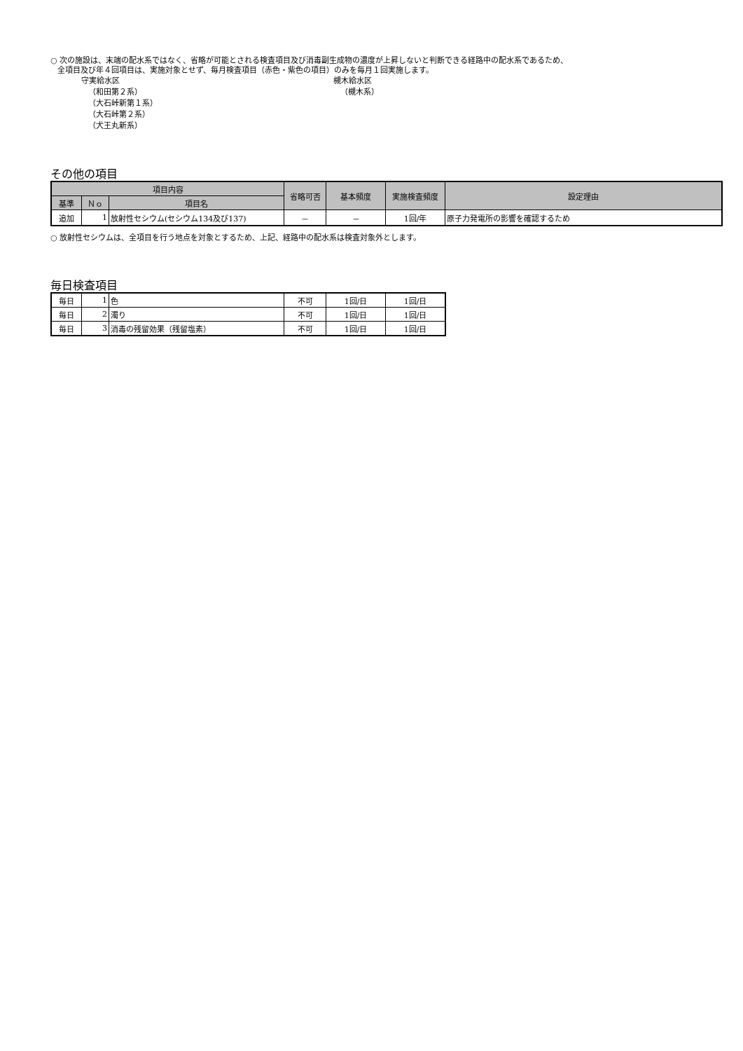○ 次の施設は、末端の配水系ではなく、省略が可能とされる検査項目及び消毒副生成物の濃度が上昇しないと判断できる経路中の配水系であるため、
全項目及び年４回項目は、実施対象とせず、毎月検査項目（赤色・紫色の項目）のみを毎月１回実施します。
守実給水区
（和田第２系）
（大石峠新第１系）
（大石峠第２系）
（犬王丸新系）
槻木給水区
（槻木系）
その他の項目
| 項目内容 | | | 省略可否 | 基本頻度 | 実施検査頻度 | 設定理由 |
| --- | --- | --- | --- | --- | --- | --- |
| 基準 | Ｎｏ | 項目名 | | | | |
| 追加 | 1 | 放射性セシウム(セシウム134及び137) | － | － | 1回/年 | 原子力発電所の影響を確認するため |
○ 放射性セシウムは、全項目を行う地点を対象とするため、上記、経路中の配水系は検査対象外とします。
毎日検査項目
| 毎日 | 1 | 色 | 不可 | 1回/日 | 1回/日 |
| 毎日 | 2 | 濁り | 不可 | 1回/日 | 1回/日 |
| 毎日 | 3 | 消毒の残留効果（残留塩素） | 不可 | 1回/日 | 1回/日 |